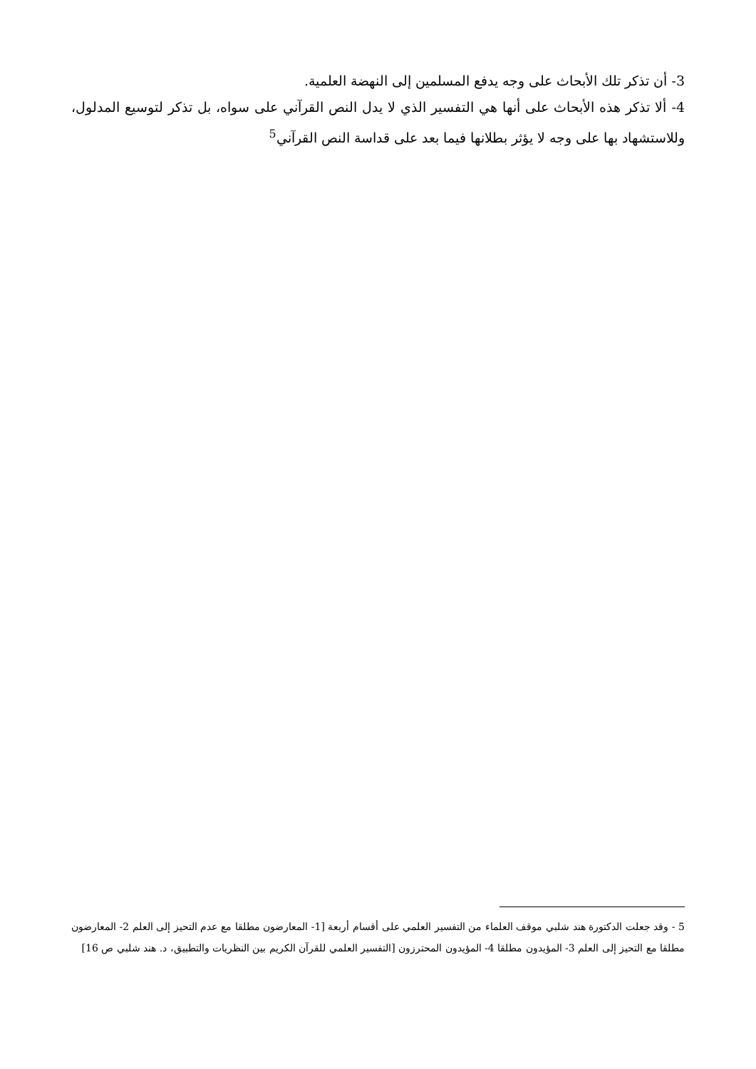3- أن تذكر تلك الأبحاث على وجه يدفع المسلمين إلى النهضة العلمية.
4- ألا تذكر هذه الأبحاث على أنها هي التفسير الذي لا يدل النص القرآني على سواه، بل تذكر لتوسيع المدلول، وللاستشهاد بها على وجه لا يؤثر بطلانها فيما بعد على قداسة النص القرآني<sup>5</sup>
5 - وقد جعلت الدكتورة هند شلبي موقف العلماء من التفسير العلمي على أقسام أربعة [1- المعارضون مطلقا مع عدم التحيز إلى العلم 2- المعارضون مطلقا مع التحيز إلى العلم 3- المؤيدون مطلقا 4- المؤيدون المحترزون [التفسير العلمي للقرآن الكريم بين النظريات والتطبيق، د. هند شلبي ص 16]